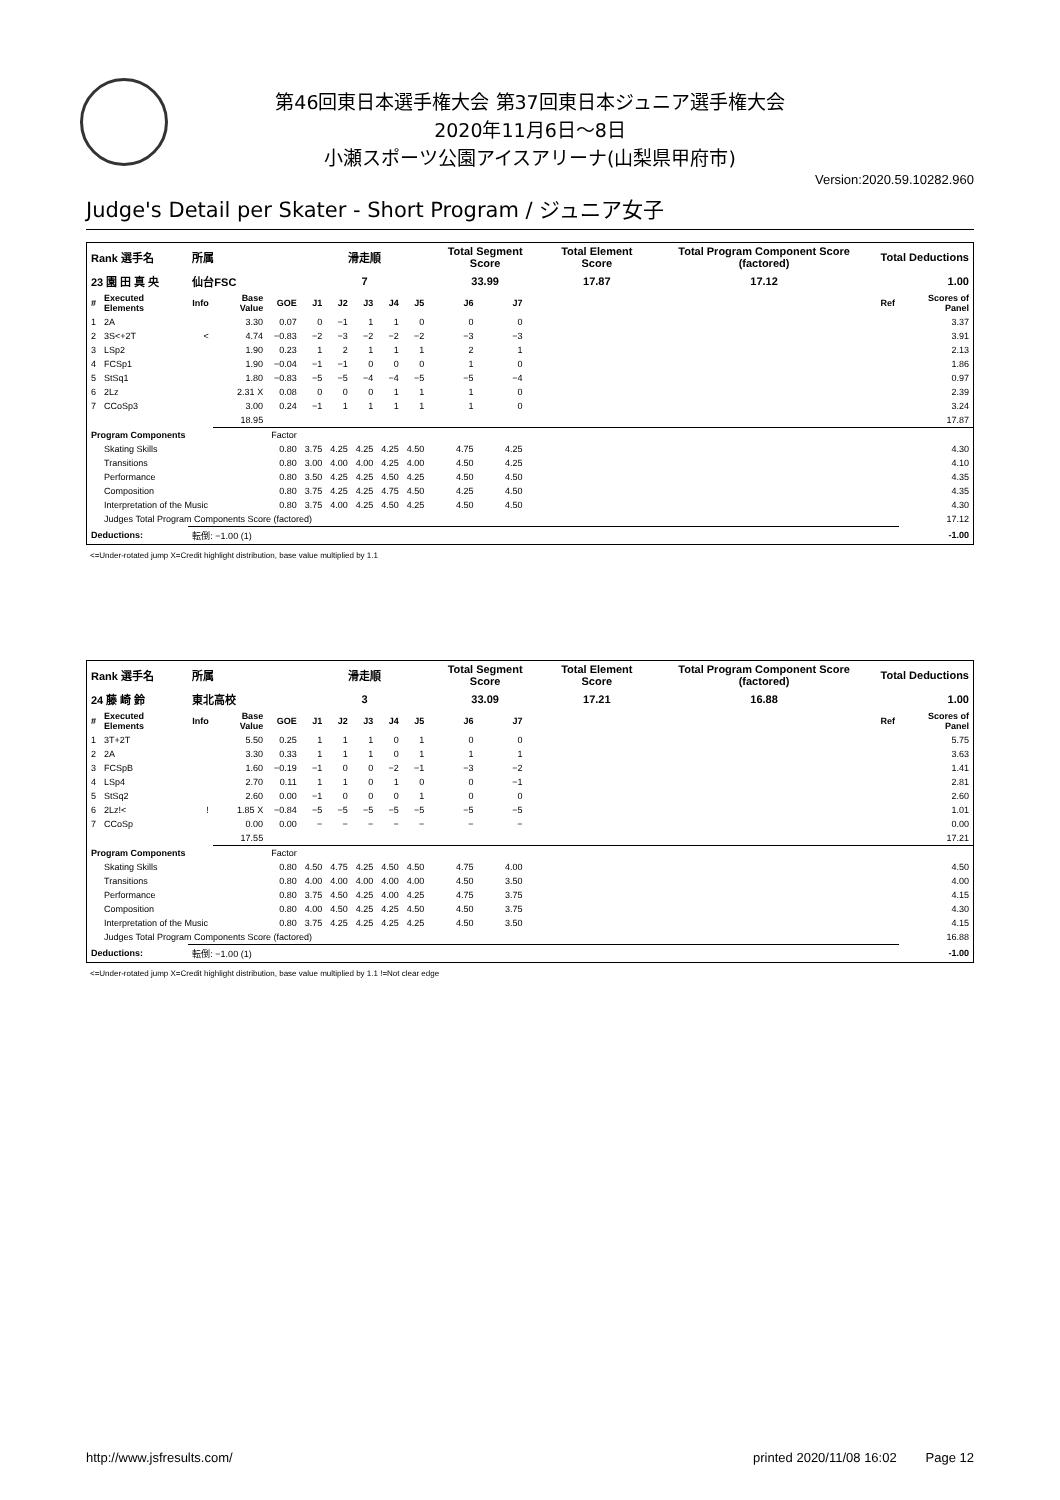第46回東日本選手権大会 第37回東日本ジュニア選手権大会
2020年11月6日～8日
小瀬スポーツ公園アイスアリーナ(山梨県甲府市)
Version:2020.59.10282.960
Judge's Detail per Skater - Short Program / ジュニア女子
| Rank 選手名 | | 所属 | | | 滑走順 | | | | | Total Segment Score | | | Total Element Score | Total Program Component Score (factored) | Total Deductions | |
| 23 園 田 真 央 | | 仙台FSC | | | 7 | | | | | 33.99 | | | 17.87 | 17.12 | 1.00 | |
| # | Executed Elements | Info | Base Value | GOE | J1 | J2 | J3 | J4 | J5 | J6 | J7 | | | | Ref | Scores of Panel |
| 1 | 2A | | 3.30 | 0.07 | 0 | −1 | 1 | 1 | 0 | 0 | 0 | | | | | 3.37 |
| 2 | 3S<+2T | < | 4.74 | −0.83 | −2 | −3 | −2 | −2 | −2 | −3 | −3 | | | | | 3.91 |
| 3 | LSp2 | | 1.90 | 0.23 | 1 | 2 | 1 | 1 | 1 | 2 | 1 | | | | | 2.13 |
| 4 | FCSp1 | | 1.90 | −0.04 | −1 | −1 | 0 | 0 | 0 | 1 | 0 | | | | | 1.86 |
| 5 | StSq1 | | 1.80 | −0.83 | −5 | −5 | −4 | −4 | −5 | −5 | −4 | | | | | 0.97 |
| 6 | 2Lz | | 2.31 X | 0.08 | 0 | 0 | 0 | 1 | 1 | 1 | 0 | | | | | 2.39 |
| 7 | CCoSp3 | | 3.00 | 0.24 | −1 | 1 | 1 | 1 | 1 | 1 | 0 | | | | | 3.24 |
| | | | 18.95 | | | | | | | | | | | | | 17.87 |
| Program Components | | | | Factor | | | | | | | | | | | | |
| | Skating Skills | | | 0.80 | 3.75 | 4.25 | 4.25 | 4.25 | 4.50 | 4.75 | 4.25 | | | | | 4.30 |
| | Transitions | | | 0.80 | 3.00 | 4.00 | 4.00 | 4.25 | 4.00 | 4.50 | 4.25 | | | | | 4.10 |
| | Performance | | | 0.80 | 3.50 | 4.25 | 4.25 | 4.50 | 4.25 | 4.50 | 4.50 | | | | | 4.35 |
| | Composition | | | 0.80 | 3.75 | 4.25 | 4.25 | 4.75 | 4.50 | 4.25 | 4.50 | | | | | 4.35 |
| | Interpretation of the Music | | | 0.80 | 3.75 | 4.00 | 4.25 | 4.50 | 4.25 | 4.50 | 4.50 | | | | | 4.30 |
| | Judges Total Program Components Score (factored) | | | | | | | | | | | | | | | 17.12 |
| Deductions: | | 転倒: −1.00 (1) | | | | | | | | | | | | | | -1.00 |
<=Under-rotated jump X=Credit highlight distribution, base value multiplied by 1.1
| Rank 選手名 | | 所属 | | | 滑走順 | | | | | Total Segment Score | | | Total Element Score | Total Program Component Score (factored) | Total Deductions | |
| 24 藤 崎 鈴 | | 東北高校 | | | 3 | | | | | 33.09 | | | 17.21 | 16.88 | 1.00 | |
| # | Executed Elements | Info | Base Value | GOE | J1 | J2 | J3 | J4 | J5 | J6 | J7 | | | | Ref | Scores of Panel |
| 1 | 3T+2T | | 5.50 | 0.25 | 1 | 1 | 1 | 0 | 1 | 0 | 0 | | | | | 5.75 |
| 2 | 2A | | 3.30 | 0.33 | 1 | 1 | 1 | 0 | 1 | 1 | 1 | | | | | 3.63 |
| 3 | FCSpB | | 1.60 | −0.19 | −1 | 0 | 0 | −2 | −1 | −3 | −2 | | | | | 1.41 |
| 4 | LSp4 | | 2.70 | 0.11 | 1 | 1 | 0 | 1 | 0 | 0 | −1 | | | | | 2.81 |
| 5 | StSq2 | | 2.60 | 0.00 | −1 | 0 | 0 | 0 | 1 | 0 | 0 | | | | | 2.60 |
| 6 | 2Lz!< | ! | 1.85 X | −0.84 | −5 | −5 | −5 | −5 | −5 | −5 | −5 | | | | | 1.01 |
| 7 | CCoSp | | 0.00 | 0.00 | − | − | − | − | − | − | − | | | | | 0.00 |
| | | | 17.55 | | | | | | | | | | | | | 17.21 |
| Program Components | | | | Factor | | | | | | | | | | | | |
| | Skating Skills | | | 0.80 | 4.50 | 4.75 | 4.25 | 4.50 | 4.50 | 4.75 | 4.00 | | | | | 4.50 |
| | Transitions | | | 0.80 | 4.00 | 4.00 | 4.00 | 4.00 | 4.00 | 4.50 | 3.50 | | | | | 4.00 |
| | Performance | | | 0.80 | 3.75 | 4.50 | 4.25 | 4.00 | 4.25 | 4.75 | 3.75 | | | | | 4.15 |
| | Composition | | | 0.80 | 4.00 | 4.50 | 4.25 | 4.25 | 4.50 | 4.50 | 3.75 | | | | | 4.30 |
| | Interpretation of the Music | | | 0.80 | 3.75 | 4.25 | 4.25 | 4.25 | 4.25 | 4.50 | 3.50 | | | | | 4.15 |
| | Judges Total Program Components Score (factored) | | | | | | | | | | | | | | | 16.88 |
| Deductions: | | 転倒: −1.00 (1) | | | | | | | | | | | | | | -1.00 |
<=Under-rotated jump X=Credit highlight distribution, base value multiplied by 1.1 !=Not clear edge
http://www.jsfresults.com/ printed 2020/11/08 16:02 Page 12